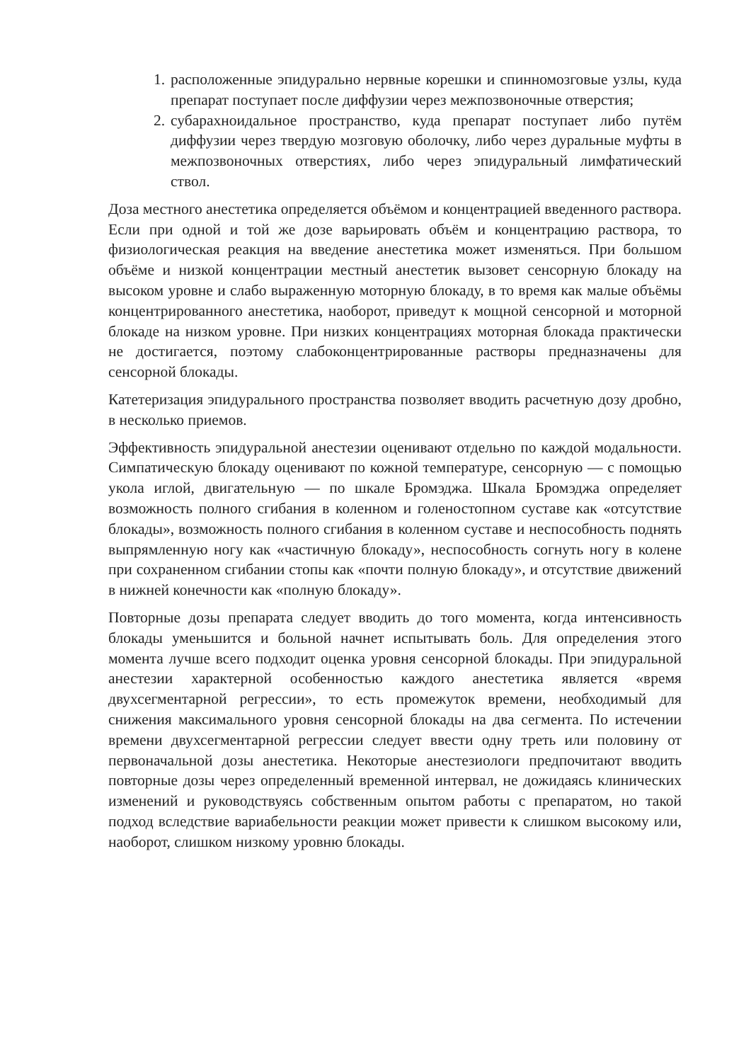1. расположенные эпидурально нервные корешки и спинномозговые узлы, куда препарат поступает после диффузии через межпозвоночные отверстия;
2. субарахноидальное пространство, куда препарат поступает либо путём диффузии через твердую мозговую оболочку, либо через дуральные муфты в межпозвоночных отверстиях, либо через эпидуральный лимфатический ствол.
Доза местного анестетика определяется объёмом и концентрацией введенного раствора. Если при одной и той же дозе варьировать объём и концентрацию раствора, то физиологическая реакция на введение анестетика может изменяться. При большом объёме и низкой концентрации местный анестетик вызовет сенсорную блокаду на высоком уровне и слабо выраженную моторную блокаду, в то время как малые объёмы концентрированного анестетика, наоборот, приведут к мощной сенсорной и моторной блокаде на низком уровне. При низких концентрациях моторная блокада практически не достигается, поэтому слабоконцентрированные растворы предназначены для сенсорной блокады.
Катетеризация эпидурального пространства позволяет вводить расчетную дозу дробно, в несколько приемов.
Эффективность эпидуральной анестезии оценивают отдельно по каждой модальности. Симпатическую блокаду оценивают по кожной температуре, сенсорную — с помощью укола иглой, двигательную — по шкале Бромэджа. Шкала Бромэджа определяет возможность полного сгибания в коленном и голеностопном суставе как «отсутствие блокады», возможность полного сгибания в коленном суставе и неспособность поднять выпрямленную ногу как «частичную блокаду», неспособность согнуть ногу в колене при сохраненном сгибании стопы как «почти полную блокаду», и отсутствие движений в нижней конечности как «полную блокаду».
Повторные дозы препарата следует вводить до того момента, когда интенсивность блокады уменьшится и больной начнет испытывать боль. Для определения этого момента лучше всего подходит оценка уровня сенсорной блокады. При эпидуральной анестезии характерной особенностью каждого анестетика является «время двухсегментарной регрессии», то есть промежуток времени, необходимый для снижения максимального уровня сенсорной блокады на два сегмента. По истечении времени двухсегментарной регрессии следует ввести одну треть или половину от первоначальной дозы анестетика. Некоторые анестезиологи предпочитают вводить повторные дозы через определенный временной интервал, не дожидаясь клинических изменений и руководствуясь собственным опытом работы с препаратом, но такой подход вследствие вариабельности реакции может привести к слишком высокому или, наоборот, слишком низкому уровню блокады.